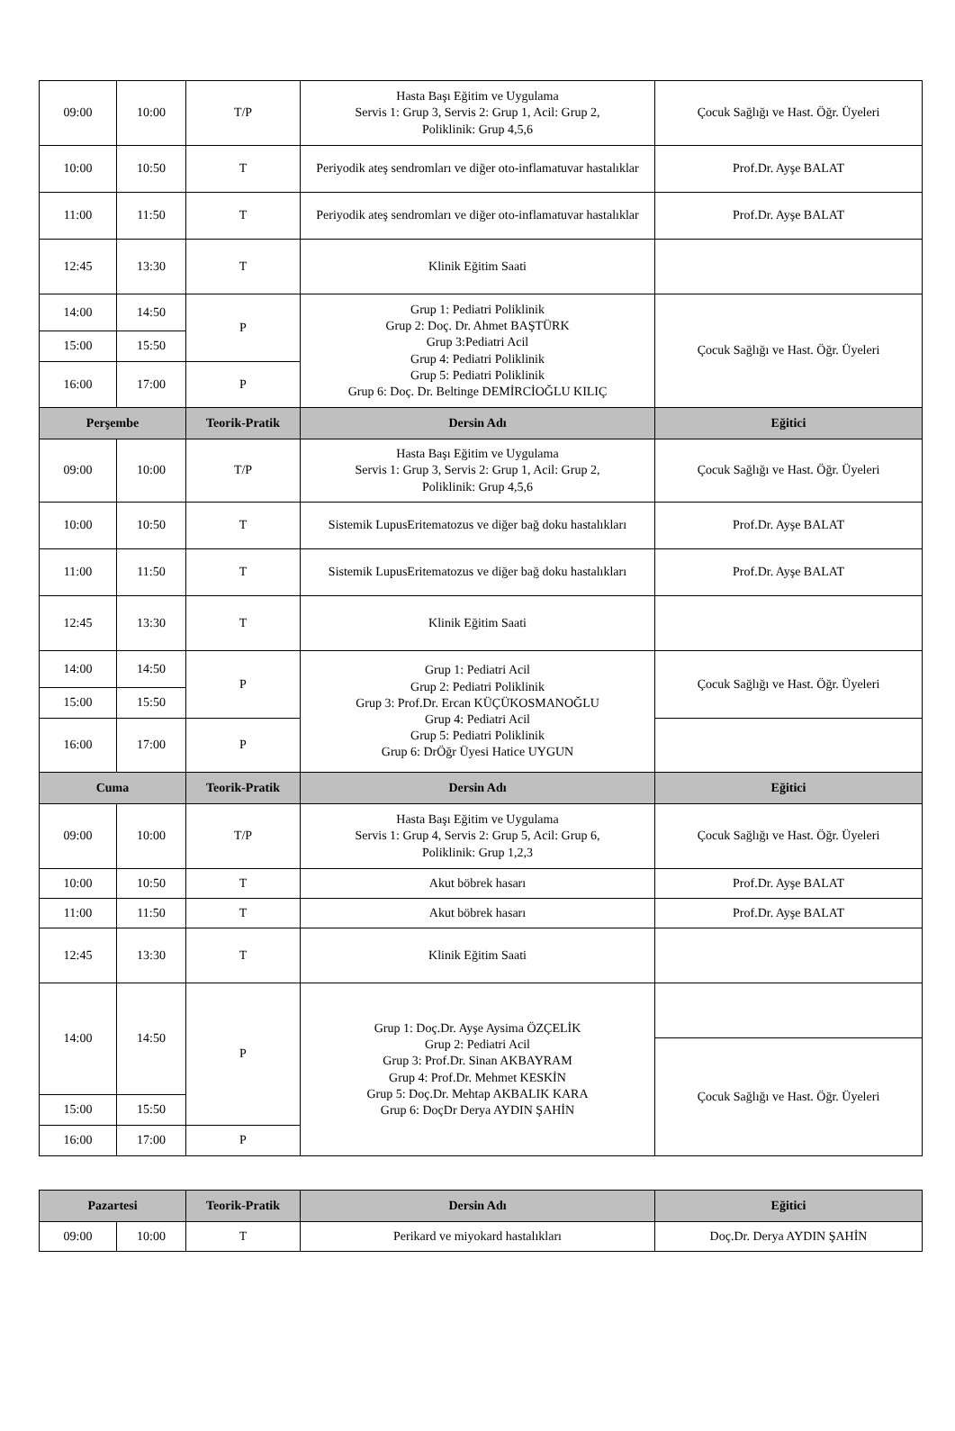| 09:00 | 10:00 | T/P | Hasta Başı Eğitim ve Uygulama Servis 1: Grup 3, Servis 2: Grup 1, Acil: Grup 2, Poliklinik: Grup 4,5,6 | Çocuk Sağlığı ve Hast. Öğr. Üyeleri |
| 10:00 | 10:50 | T | Periyodik ateş sendromları ve diğer oto-inflamatuvar hastalıklar | Prof.Dr. Ayşe BALAT |
| 11:00 | 11:50 | T | Periyodik ateş sendromları ve diğer oto-inflamatuvar hastalıklar | Prof.Dr. Ayşe BALAT |
| 12:45 | 13:30 | T | Klinik Eğitim Saati | |
| 14:00 | 14:50 | P | Grup 1: Pediatri Poliklinik Grup 2: Doç. Dr. Ahmet BAŞTÜRK Grup 3:Pediatri Acil Grup 4: Pediatri Poliklinik Grup 5: Pediatri Poliklinik Grup 6: Doç. Dr. Beltinge DEMİRCİOĞLU KILIÇ | Çocuk Sağlığı ve Hast. Öğr. Üyeleri |
| 15:00 | 15:50 | | | |
| 16:00 | 17:00 | P | | |
| Perşembe | | Teorik-Pratik | Dersin Adı | Eğitici |
| 09:00 | 10:00 | T/P | Hasta Başı Eğitim ve Uygulama Servis 1: Grup 3, Servis 2: Grup 1, Acil: Grup 2, Poliklinik: Grup 4,5,6 | Çocuk Sağlığı ve Hast. Öğr. Üyeleri |
| 10:00 | 10:50 | T | Sistemik LupusEritematozus ve diğer bağ doku hastalıkları | Prof.Dr. Ayşe BALAT |
| 11:00 | 11:50 | T | Sistemik LupusEritematozus ve diğer bağ doku hastalıkları | Prof.Dr. Ayşe BALAT |
| 12:45 | 13:30 | T | Klinik Eğitim Saati | |
| 14:00 | 14:50 | P | Grup 1: Pediatri Acil Grup 2: Pediatri Poliklinik Grup 3: Prof.Dr. Ercan KÜÇÜKOSMANOĞLU Grup 4: Pediatri Acil Grup 5: Pediatri Poliklinik Grup 6: DrÖğr Üyesi Hatice UYGUN | Çocuk Sağlığı ve Hast. Öğr. Üyeleri |
| 15:00 | 15:50 | | | |
| 16:00 | 17:00 | P | | |
| Cuma | | Teorik-Pratik | Dersin Adı | Eğitici |
| 09:00 | 10:00 | T/P | Hasta Başı Eğitim ve Uygulama Servis 1: Grup 4, Servis 2: Grup 5, Acil: Grup 6, Poliklinik: Grup 1,2,3 | Çocuk Sağlığı ve Hast. Öğr. Üyeleri |
| 10:00 | 10:50 | T | Akut böbrek hasarı | Prof.Dr. Ayşe BALAT |
| 11:00 | 11:50 | T | Akut böbrek hasarı | Prof.Dr. Ayşe BALAT |
| 12:45 | 13:30 | T | Klinik Eğitim Saati | |
| 14:00 | 14:50 | P | Grup 1: Doç.Dr. Ayşe Aysima ÖZÇELİK Grup 2: Pediatri Acil Grup 3: Prof.Dr. Sinan AKBAYRAM Grup 4: Prof.Dr. Mehmet KESKİN Grup 5: Doç.Dr. Mehtap AKBALIK KARA Grup 6: DoçDr Derya AYDIN ŞAHİN | |
| | | | | Çocuk Sağlığı ve Hast. Öğr. Üyeleri |
| 15:00 | 15:50 | | | |
| 16:00 | 17:00 | P | | |
| Pazartesi | | Teorik-Pratik | Dersin Adı | Eğitici |
| --- | --- | --- | --- | --- |
| 09:00 | 10:00 | T | Perikard ve miyokard hastalıkları | Doç.Dr. Derya AYDIN ŞAHİN |